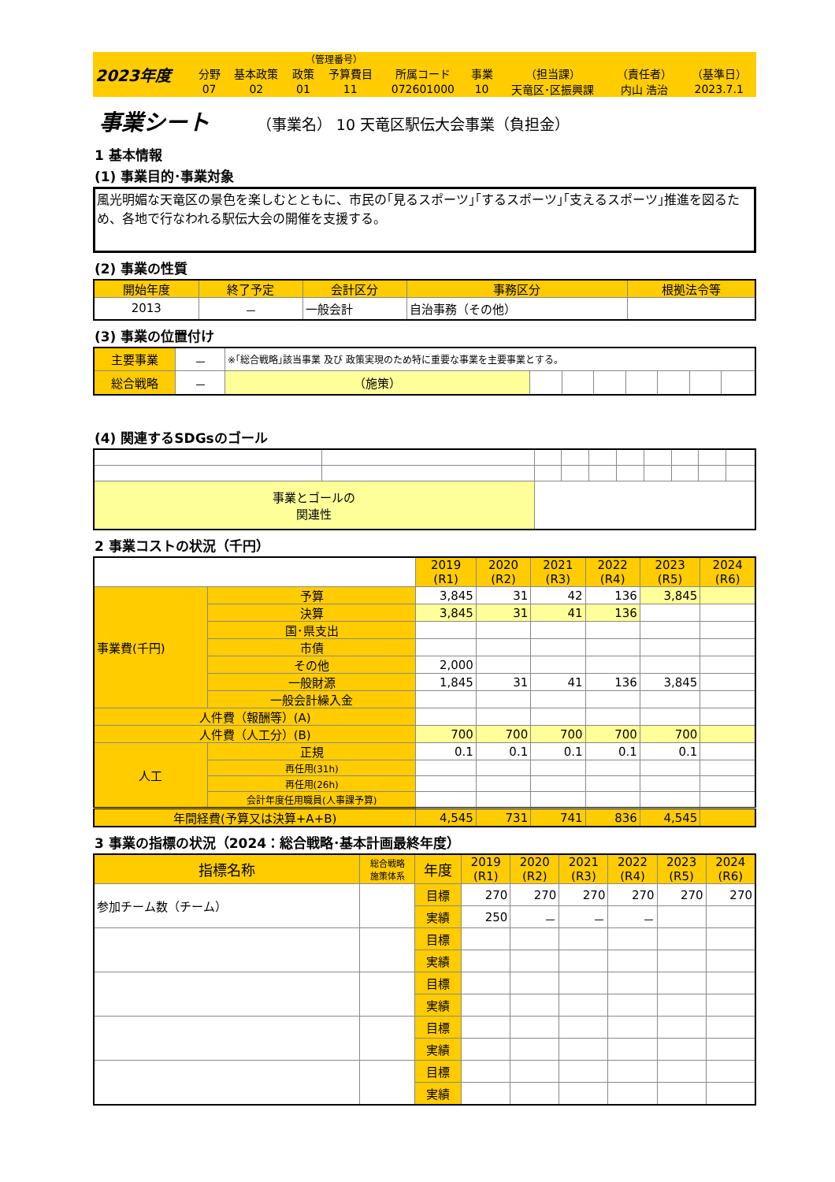| 2023年度 | | | （管理番号） | | | | | | |
| | 分野 | 基本政策 | 政策 | 予算費目 | 所属コード | 事業 | （担当課） | （責任者） | （基準日） |
| | 07 | 02 | 01 | 11 | 072601000 | 10 | 天竜区･区振興課 | 内山 浩治 | 2023.7.1 |
事業シート （事業名） 10 天竜区駅伝大会事業（負担金）
1 基本情報
(1) 事業目的･事業対象
風光明媚な天竜区の景色を楽しむとともに、市民の｢見るスポーツ｣｢するスポーツ｣｢支えるスポーツ｣推進を図るため、各地で行なわれる駅伝大会の開催を支援する。
(2) 事業の性質
| 開始年度 | 終了予定 | 会計区分 | 事務区分 | 根拠法令等 |
| --- | --- | --- | --- | --- |
| 2013 | － | 一般会計 | 自治事務（その他） | |
(3) 事業の位置付け
| 主要事業 | － | ※｢総合戦略｣該当事業 及び 政策実現のため特に重要な事業を主要事業とする。 | | | | | | | |
| 総合戦略 | － | （施策） | | | | | | | |
(4) 関連するSDGsのゴール
| 事業とゴールの 関連性 | | | | | | | | | |
2 事業コストの状況（千円）
| | | 2019 (R1) | 2020 (R2) | 2021 (R3) | 2022 (R4) | 2023 (R5) | 2024 (R6) |
| 事業費(千円) | 予算 | 3,845 | 31 | 42 | 136 | 3,845 | |
| | 決算 | 3,845 | 31 | 41 | 136 | | |
| | 国･県支出 | | | | | | |
| | 市債 | | | | | | |
| | その他 | 2,000 | | | | | |
| | 一般財源 | 1,845 | 31 | 41 | 136 | 3,845 | |
| | 一般会計繰入金 | | | | | | |
| 人件費（報酬等）(A) | | | | | | | |
| 人件費（人工分）(B) | | 700 | 700 | 700 | 700 | 700 | |
| 人工 | 正規 | 0.1 | 0.1 | 0.1 | 0.1 | 0.1 | |
| | 再任用(31h) | | | | | | |
| | 再任用(26h) | | | | | | |
| | 会計年度任用職員(人事課予算) | | | | | | |
| 年間経費(予算又は決算+A+B) | | 4,545 | 731 | 741 | 836 | 4,545 | |
3 事業の指標の状況（2024：総合戦略･基本計画最終年度）
| 指標名称 | 総合戦略 施策体系 | 年度 | 2019 (R1) | 2020 (R2) | 2021 (R3) | 2022 (R4) | 2023 (R5) | 2024 (R6) |
| 参加チーム数（チーム） | | 目標 | 270 | 270 | 270 | 270 | 270 | 270 |
| | | 実績 | 250 | － | － | － | | |
| | | 目標 | | | | | | |
| | | 実績 | | | | | | |
| | | 目標 | | | | | | |
| | | 実績 | | | | | | |
| | | 目標 | | | | | | |
| | | 実績 | | | | | | |
| | | 目標 | | | | | | |
| | | 実績 | | | | | | |